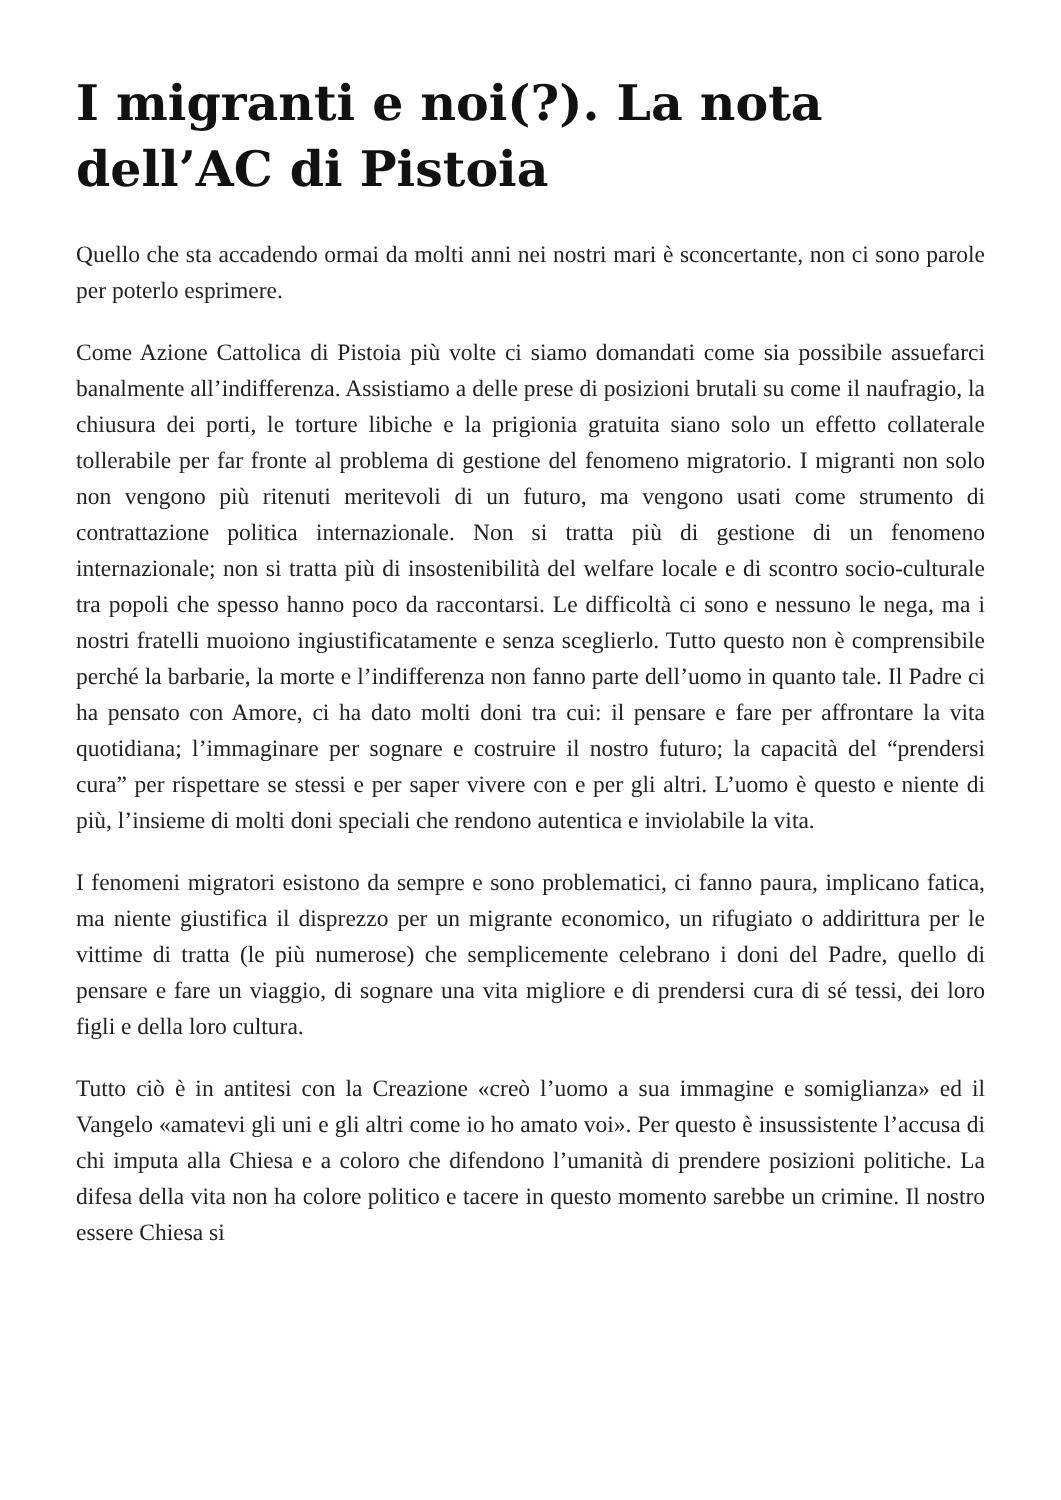I migranti e noi(?). La nota dell’AC di Pistoia
Quello che sta accadendo ormai da molti anni nei nostri mari è sconcertante, non ci sono parole per poterlo esprimere.
Come Azione Cattolica di Pistoia più volte ci siamo domandati come sia possibile assuefarci banalmente all’indifferenza. Assistiamo a delle prese di posizioni brutali su come il naufragio, la chiusura dei porti, le torture libiche e la prigionia gratuita siano solo un effetto collaterale tollerabile per far fronte al problema di gestione del fenomeno migratorio. I migranti non solo non vengono più ritenuti meritevoli di un futuro, ma vengono usati come strumento di contrattazione politica internazionale. Non si tratta più di gestione di un fenomeno internazionale; non si tratta più di insostenibilità del welfare locale e di scontro socio-culturale tra popoli che spesso hanno poco da raccontarsi. Le difficoltà ci sono e nessuno le nega, ma i nostri fratelli muoiono ingiustificatamente e senza sceglierlo. Tutto questo non è comprensibile perché la barbarie, la morte e l’indifferenza non fanno parte dell’uomo in quanto tale. Il Padre ci ha pensato con Amore, ci ha dato molti doni tra cui: il pensare e fare per affrontare la vita quotidiana; l’immaginare per sognare e costruire il nostro futuro; la capacità del “prendersi cura” per rispettare se stessi e per saper vivere con e per gli altri. L’uomo è questo e niente di più, l’insieme di molti doni speciali che rendono autentica e inviolabile la vita.
I fenomeni migratori esistono da sempre e sono problematici, ci fanno paura, implicano fatica, ma niente giustifica il disprezzo per un migrante economico, un rifugiato o addirittura per le vittime di tratta (le più numerose) che semplicemente celebrano i doni del Padre, quello di pensare e fare un viaggio, di sognare una vita migliore e di prendersi cura di sé tessi, dei loro figli e della loro cultura.
Tutto ciò è in antitesi con la Creazione «creò l’uomo a sua immagine e somiglianza» ed il Vangelo «amatevi gli uni e gli altri come io ho amato voi». Per questo è insussistente l’accusa di chi imputa alla Chiesa e a coloro che difendono l’umanità di prendere posizioni politiche. La difesa della vita non ha colore politico e tacere in questo momento sarebbe un crimine. Il nostro essere Chiesa si